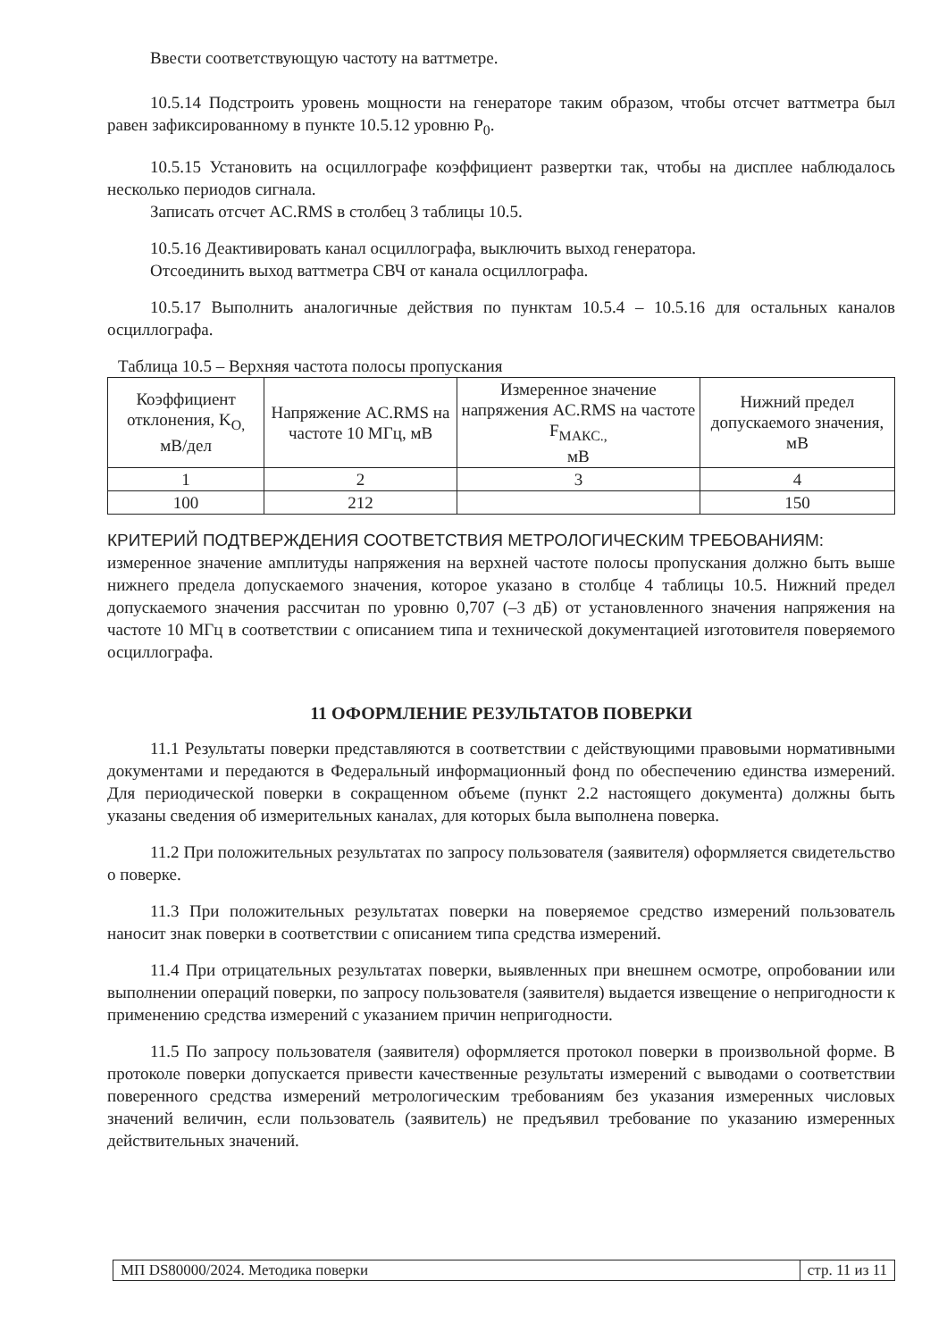Ввести соответствующую частоту на ваттметре.
10.5.14 Подстроить уровень мощности на генераторе таким образом, чтобы отсчет ваттметра был равен зафиксированному в пункте 10.5.12 уровню P<sub>0</sub>.
10.5.15 Установить на осциллографе коэффициент развертки так, чтобы на дисплее наблюдалось несколько периодов сигнала.
Записать отсчет AC.RMS в столбец 3 таблицы 10.5.
10.5.16 Деактивировать канал осциллографа, выключить выход генератора.
Отсоединить выход ваттметра СВЧ от канала осциллографа.
10.5.17 Выполнить аналогичные действия по пунктам 10.5.4 – 10.5.16 для остальных каналов осциллографа.
Таблица 10.5 – Верхняя частота полосы пропускания
| Коэффициент отклонения, K<sub>O,</sub> мВ/дел | Напряжение AC.RMS на частоте 10 МГц, мВ | Измеренное значение напряжения AC.RMS на частоте F<sub>МАКС.,</sub> мВ | Нижний предел допускаемого значения, мВ |
| --- | --- | --- | --- |
| 1 | 2 | 3 | 4 |
| 100 | 212 | | 150 |
КРИТЕРИЙ ПОДТВЕРЖДЕНИЯ СООТВЕТСТВИЯ МЕТРОЛОГИЧЕСКИМ ТРЕБОВАНИЯМ:
измеренное значение амплитуды напряжения на верхней частоте полосы пропускания должно быть выше нижнего предела допускаемого значения, которое указано в столбце 4 таблицы 10.5. Нижний предел допускаемого значения рассчитан по уровню 0,707 (–3 дБ) от установленного значения напряжения на частоте 10 МГц в соответствии с описанием типа и технической документацией изготовителя поверяемого осциллографа.
11 ОФОРМЛЕНИЕ РЕЗУЛЬТАТОВ ПОВЕРКИ
11.1 Результаты поверки представляются в соответствии с действующими правовыми нормативными документами и передаются в Федеральный информационный фонд по обеспечению единства измерений. Для периодической поверки в сокращенном объеме (пункт 2.2 настоящего документа) должны быть указаны сведения об измерительных каналах, для которых была выполнена поверка.
11.2 При положительных результатах по запросу пользователя (заявителя) оформляется свидетельство о поверке.
11.3 При положительных результатах поверки на поверяемое средство измерений пользователь наносит знак поверки в соответствии с описанием типа средства измерений.
11.4 При отрицательных результатах поверки, выявленных при внешнем осмотре, опробовании или выполнении операций поверки, по запросу пользователя (заявителя) выдается извещение о непригодности к применению средства измерений с указанием причин непригодности.
11.5 По запросу пользователя (заявителя) оформляется протокол поверки в произвольной форме. В протоколе поверки допускается привести качественные результаты измерений с выводами о соответствии поверенного средства измерений метрологическим требованиям без указания измеренных числовых значений величин, если пользователь (заявитель) не предъявил требование по указанию измеренных действительных значений.
МП DS80000/2024. Методика поверки стр. 11 из 11